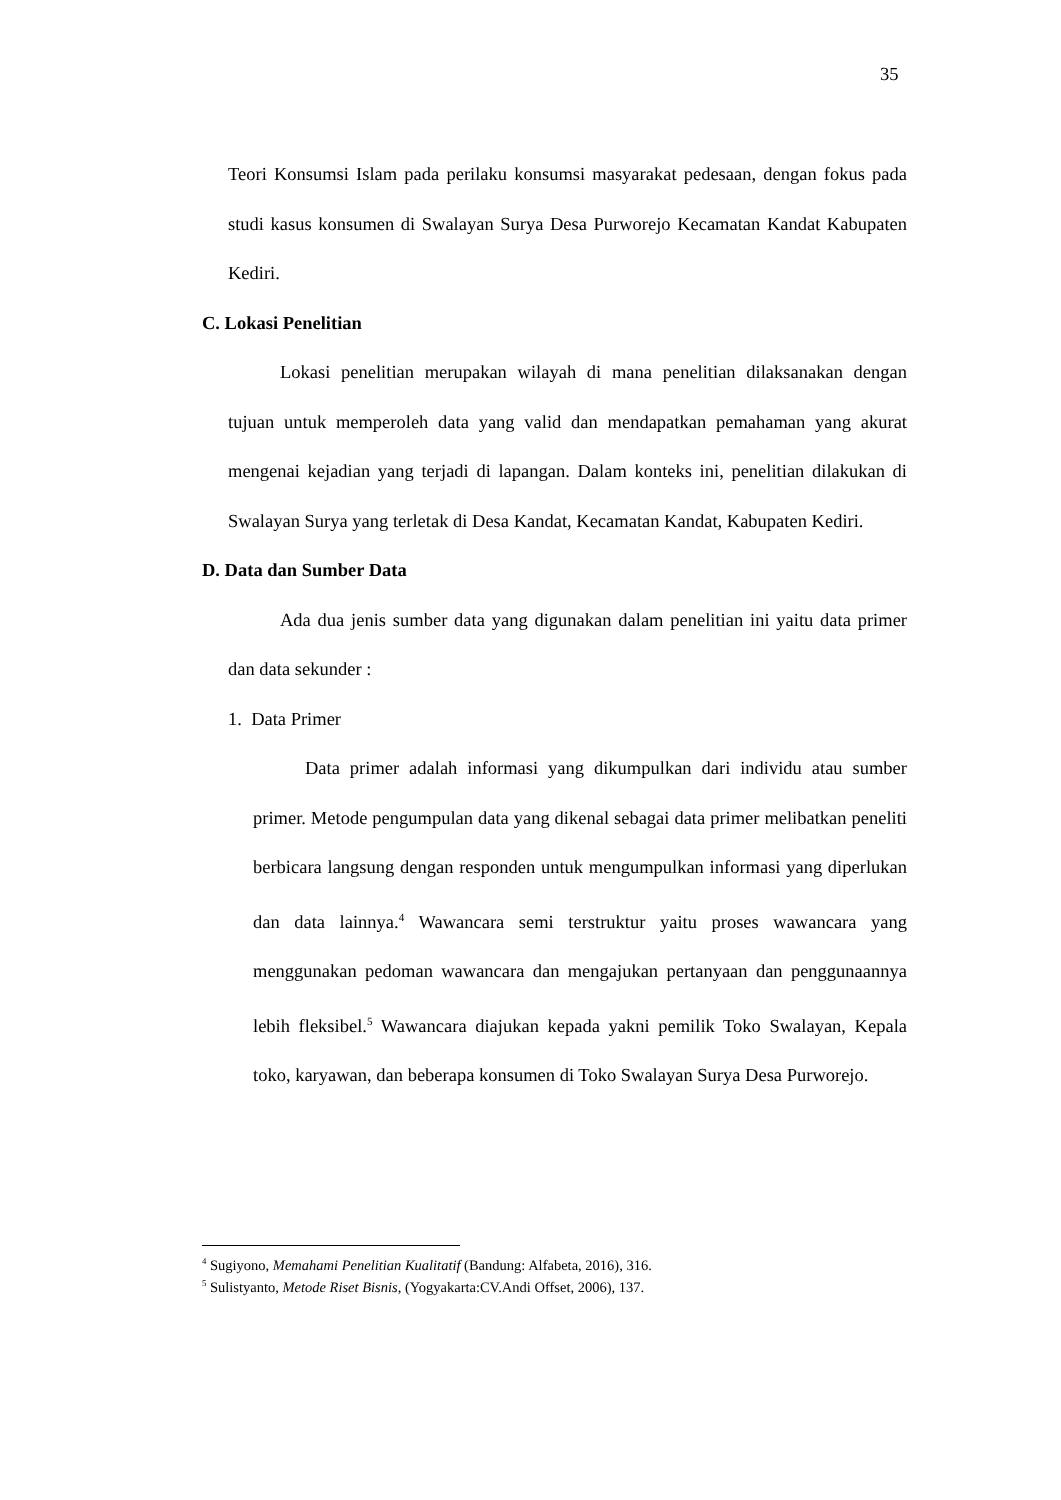35
Teori Konsumsi Islam pada perilaku konsumsi masyarakat pedesaan, dengan fokus pada studi kasus konsumen di Swalayan Surya Desa Purworejo Kecamatan Kandat Kabupaten Kediri.
C. Lokasi Penelitian
Lokasi penelitian merupakan wilayah di mana penelitian dilaksanakan dengan tujuan untuk memperoleh data yang valid dan mendapatkan pemahaman yang akurat mengenai kejadian yang terjadi di lapangan. Dalam konteks ini, penelitian dilakukan di Swalayan Surya yang terletak di Desa Kandat, Kecamatan Kandat, Kabupaten Kediri.
D. Data dan Sumber Data
Ada dua jenis sumber data yang digunakan dalam penelitian ini yaitu data primer dan data sekunder :
1. Data Primer
Data primer adalah informasi yang dikumpulkan dari individu atau sumber primer. Metode pengumpulan data yang dikenal sebagai data primer melibatkan peneliti berbicara langsung dengan responden untuk mengumpulkan informasi yang diperlukan dan data lainnya.<sup>4</sup> Wawancara semi terstruktur yaitu proses wawancara yang menggunakan pedoman wawancara dan mengajukan pertanyaan dan penggunaannya lebih fleksibel.<sup>5</sup> Wawancara diajukan kepada yakni pemilik Toko Swalayan, Kepala toko, karyawan, dan beberapa konsumen di Toko Swalayan Surya Desa Purworejo.
<sup>4</sup> Sugiyono, Memahami Penelitian Kualitatif (Bandung: Alfabeta, 2016), 316.
<sup>5</sup> Sulistyanto, Metode Riset Bisnis, (Yogyakarta:CV.Andi Offset, 2006), 137.